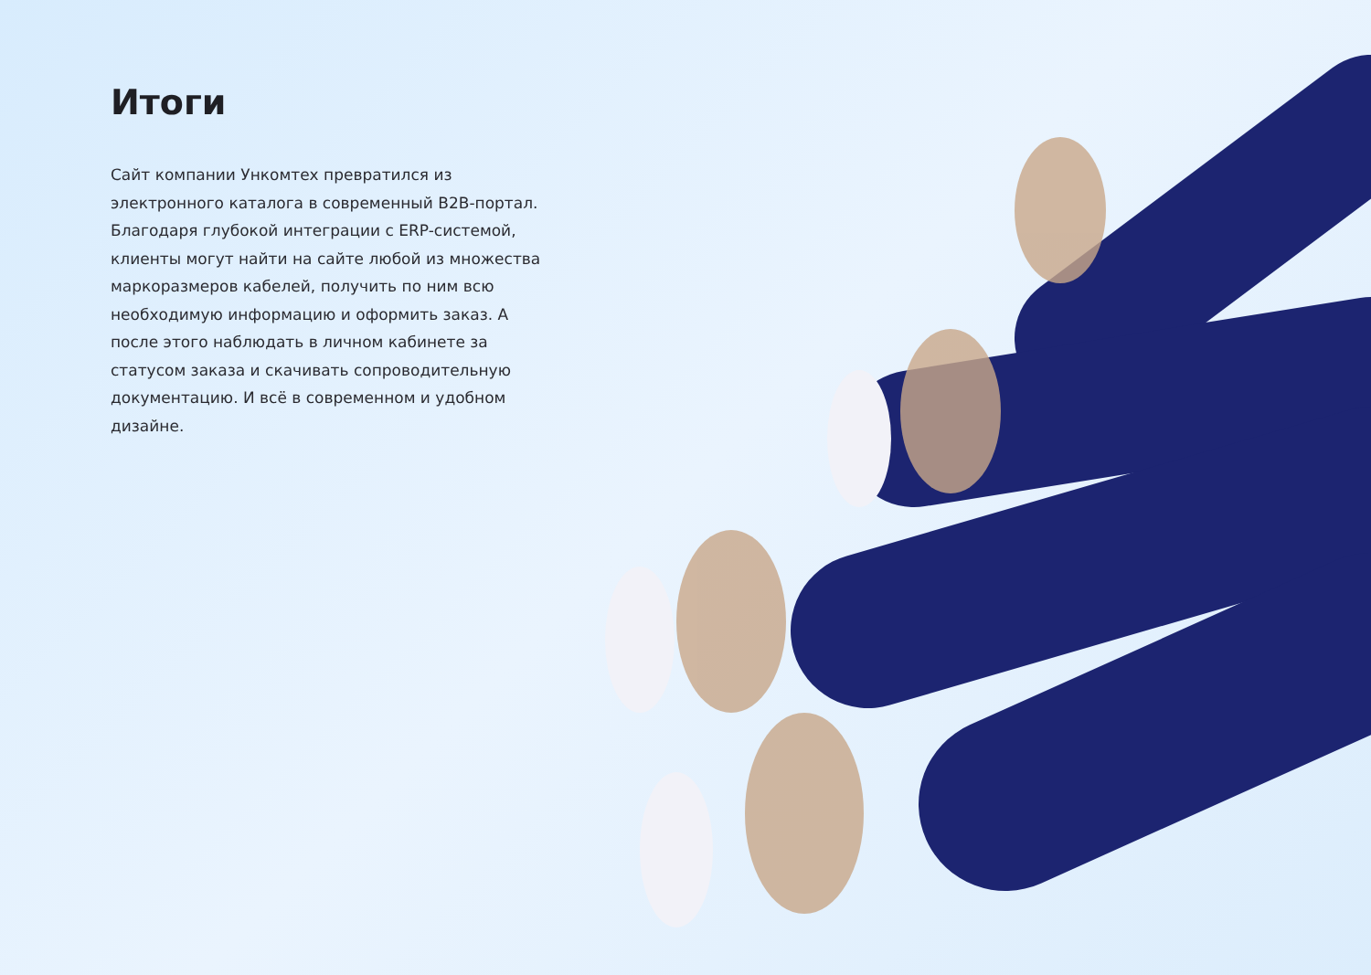Итоги
Сайт компании Ункомтех превратился из электронного каталога в современный B2B-портал. Благодаря глубокой интеграции с ERP-системой, клиенты могут найти на сайте любой из множества маркоразмеров кабелей, получить по ним всю необходимую информацию и оформить заказ. А после этого наблюдать в личном кабинете за статусом заказа и скачивать сопроводительную документацию. И всё в современном и удобном дизайне.